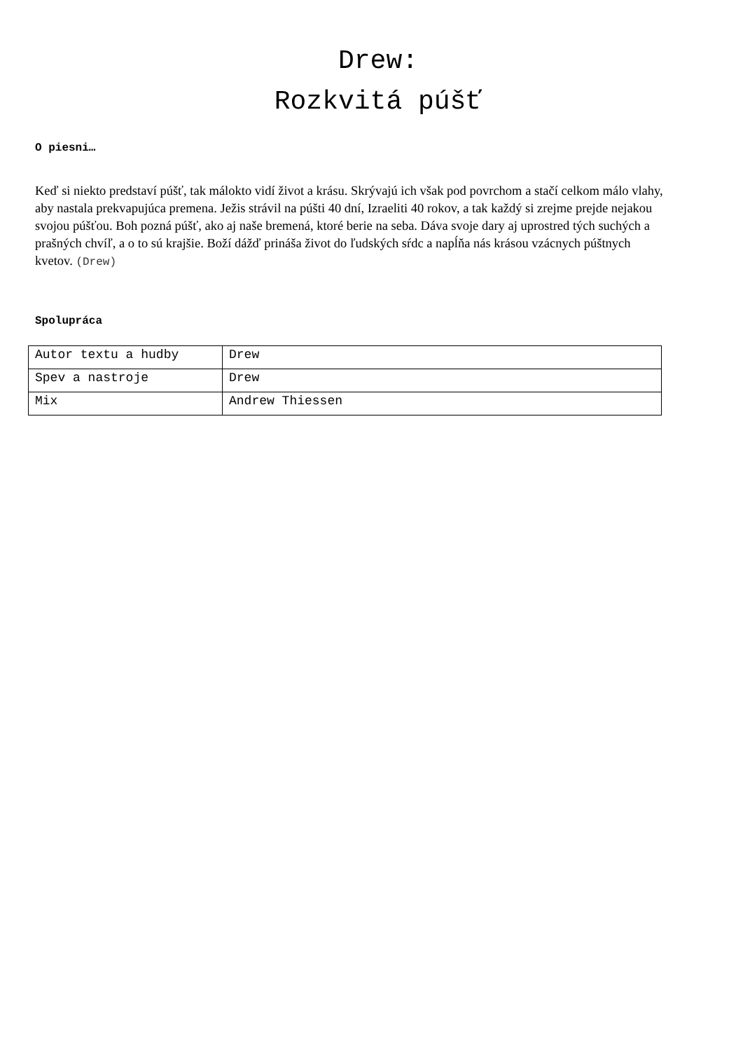Drew:
Rozkvitá púšť
O piesni…
Keď si niekto predstaví púšť, tak málokto vidí život a krásu. Skrývajú ich však pod povrchom a stačí celkom málo vlahy, aby nastala prekvapujúca premena. Ježis strávil na púšti 40 dní, Izraeliti 40 rokov, a tak každý si zrejme prejde nejakou svojou púšťou. Boh pozná púšť, ako aj naše bremená, ktoré berie na seba. Dáva svoje dary aj uprostred tých suchých a prašných chvíľ, a o to sú krajšie. Boží dážď prináša život do ľudských sŕdc a napĺňa nás krásou vzácnych púštnych kvetov. (Drew)
Spolupráca
| Autor textu a hudby | Drew |
| Spev a nastroje | Drew |
| Mix | Andrew Thiessen |